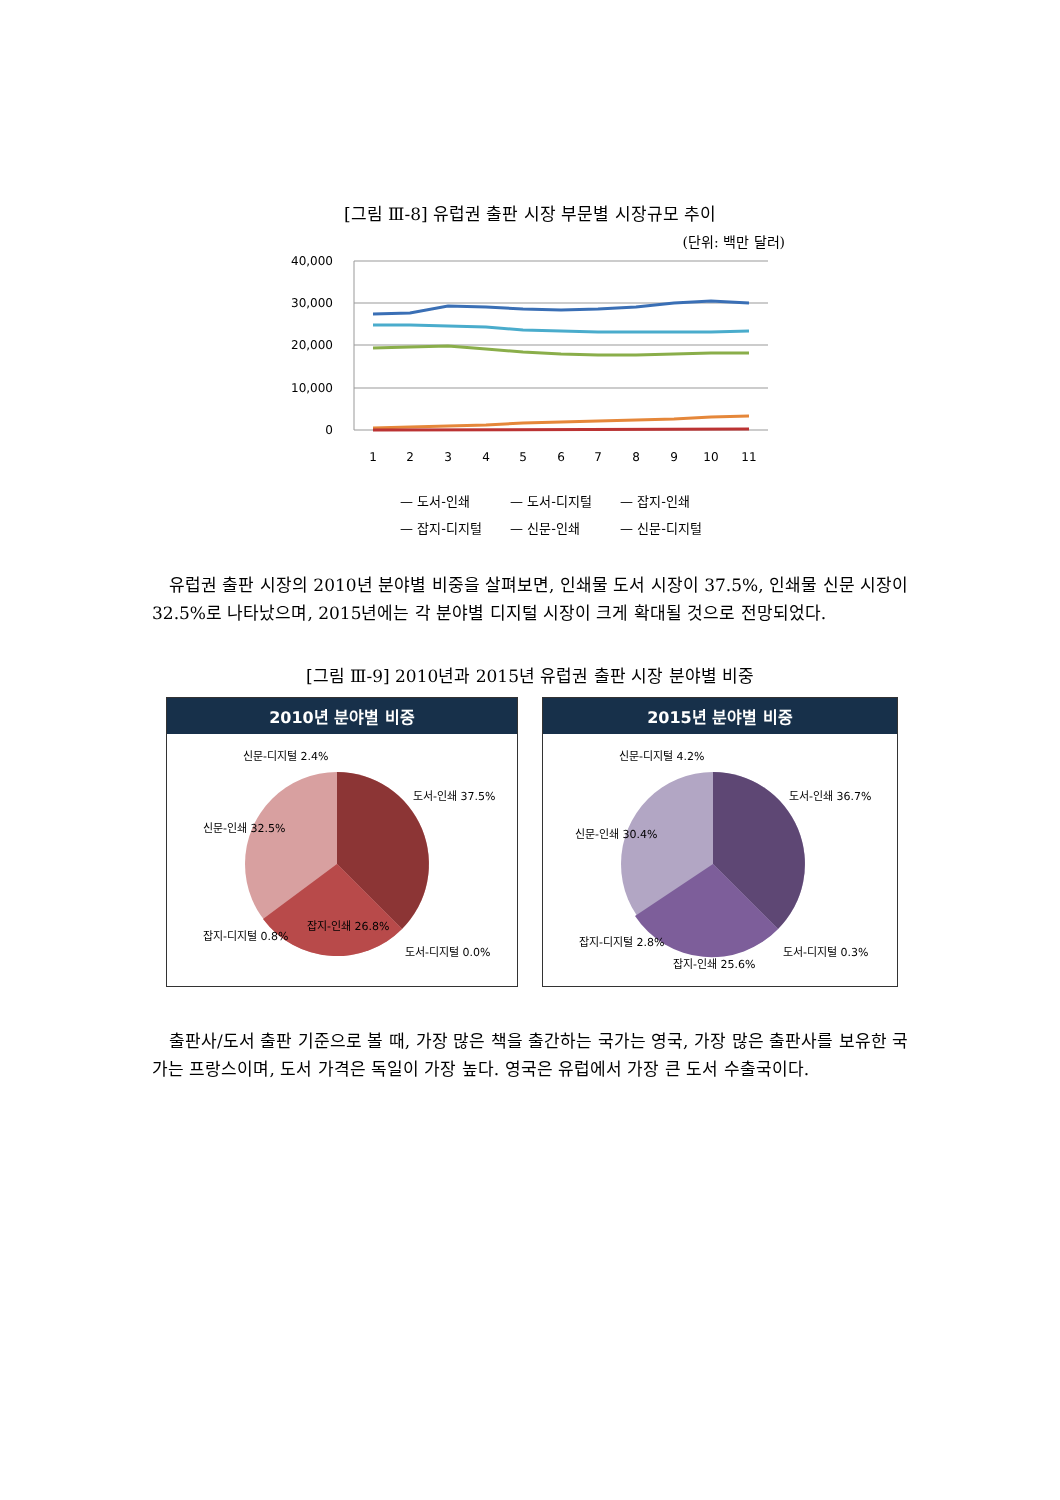[그림 Ⅲ-8] 유럽권 출판 시장 부문별 시장규모 추이
(단위: 백만 달러)
40,000
30,000
20,000
10,000
0
1
2
3
4
5
6
7
8
9
10
11
— 도서-인쇄
— 도서-디지털
— 잡지-인쇄
— 잡지-디지털
— 신문-인쇄
— 신문-디지털
유럽권 출판 시장의 2010년 분야별 비중을 살펴보면, 인쇄물 도서 시장이 37.5%, 인쇄물 신문 시장이 32.5%로 나타났으며, 2015년에는 각 분야별 디지털 시장이 크게 확대될 것으로 전망되었다.
[그림 Ⅲ-9] 2010년과 2015년 유럽권 출판 시장 분야별 비중
2010년 분야별 비중
신문-디지털 2.4%
도서-인쇄 37.5%
신문-인쇄 32.5%
잡지-인쇄 26.8%
잡지-디지털 0.8%
도서-디지털 0.0%
2015년 분야별 비중
신문-디지털 4.2%
도서-인쇄 36.7%
신문-인쇄 30.4%
잡지-디지털 2.8%
잡지-인쇄 25.6%
도서-디지털 0.3%
출판사/도서 출판 기준으로 볼 때, 가장 많은 책을 출간하는 국가는 영국, 가장 많은 출판사를 보유한 국가는 프랑스이며, 도서 가격은 독일이 가장 높다. 영국은 유럽에서 가장 큰 도서 수출국이다.